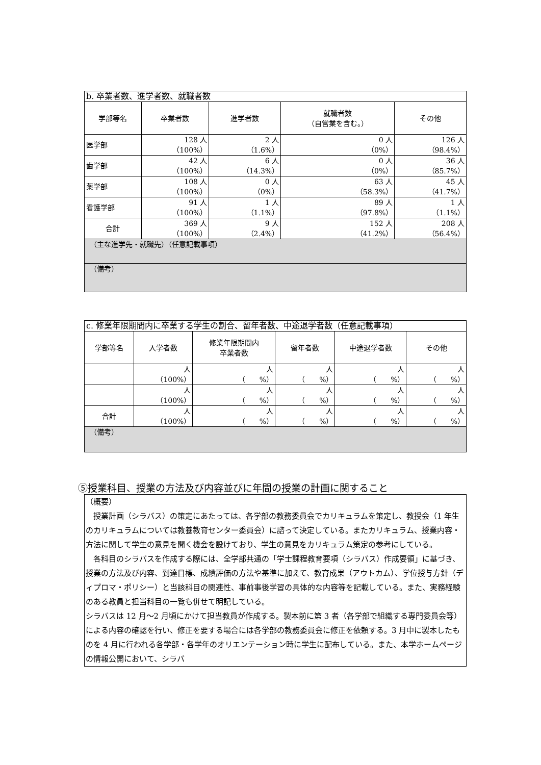| b. 卒業者数、進学者数、就職者数 | | | | |
| --- | --- | --- | --- | --- |
| 学部等名 | 卒業者数 | 進学者数 | 就職者数 （自営業を含む。） | その他 |
| 医学部 | 128 人 （100%） | 2 人 （1.6%） | 0 人 （0%） | 126 人 （98.4%） |
| 歯学部 | 42 人 （100%） | 6 人 （14.3%） | 0 人 （0%） | 36 人 （85.7%） |
| 薬学部 | 108 人 （100%） | 0 人 （0%） | 63 人 （58.3%） | 45 人 （41.7%） |
| 看護学部 | 91 人 （100%） | 1 人 （1.1%） | 89 人 （97.8%） | 1 人 （1.1%） |
| 合計 | 369 人 （100%） | 9 人 （2.4%） | 152 人 （41.2%） | 208 人 （56.4%） |
| （主な進学先・就職先）（任意記載事項） | | | | |
| （備考） | | | | |
| c. 修業年限期間内に卒業する学生の割合、留年者数、中途退学者数（任意記載事項） | | | | | |
| --- | --- | --- | --- | --- | --- |
| 学部等名 | 入学者数 | 修業年限期間内 卒業者数 | 留年者数 | 中途退学者数 | その他 |
| | 人 （100%） | 人 （ %） | 人 （ %） | 人 （ %） | 人 （ %） |
| | 人 （100%） | 人 （ %） | 人 （ %） | 人 （ %） | 人 （ %） |
| 合計 | 人 （100%） | 人 （ %） | 人 （ %） | 人 （ %） | 人 （ %） |
| （備考） | | | | | |
⑤授業科目、授業の方法及び内容並びに年間の授業の計画に関すること
（概要）
　授業計画（シラバス）の策定にあたっては、各学部の教務委員会でカリキュラムを策定し、教授会（1 年生のカリキュラムについては教養教育センター委員会）に諮って決定している。またカリキュラム、授業内容・方法に関して学生の意見を聞く機会を設けており、学生の意見をカリキュラム策定の参考にしている。
　各科目のシラバスを作成する際には、全学部共通の「学士課程教育要項（シラバス）作成要領」に基づき、授業の方法及び内容、到達目標、成績評価の方法や基準に加えて、教育成果（アウトカム）、学位授与方針（ディプロマ・ポリシー）と当該科目の関連性、事前事後学習の具体的な内容等を記載している。また、実務経験のある教員と担当科目の一覧も併せて明記している。
シラバスは 12 月～2 月頃にかけて担当教員が作成する。製本前に第 3 者（各学部で組織する専門委員会等）による内容の確認を行い、修正を要する場合には各学部の教務委員会に修正を依頼する。3 月中に製本したものを 4 月に行われる各学部・各学年のオリエンテーション時に学生に配布している。また、本学ホームページの情報公開において、シラバ